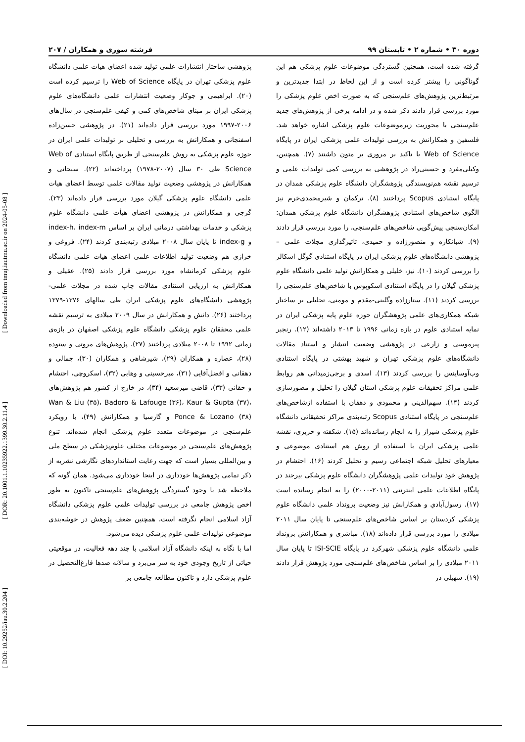[ Downloaded from tmuj.iautmu.ac.ir on 2024-05-08 ]
[ DOR: 20.1001.1.10235922.1399.30.2.11.4 ]
[ DOI: 10.29252/iau.30.2.204 ]
دوره ۳۰ • شماره ۲ • تابستان ۹۹ فرشته سوری و همکاران / ۲۰۷
گرفته شده است، همچنین گستردگی موضوعات علوم پزشکی هم این گوناگونی را بیشتر کرده است و از این لحاظ در ابتدا جدیدترین و مرتبط‌ترین پژوهش‌های علم‌سنجی که به صورت اخص علوم پزشکی را مورد بررسی قرار دادند ذکر شده و در ادامه برخی از پژوهش‌های جدید علم‌سنجی با محوریت زیرموضوعات علوم پزشکی اشاره خواهد شد. فلسفین و همکارانش به بررسی تولیدات علمی پزشکی ایران در پایگاه Web of Science با تاکید بر مروری بر متون داشتند (۷). همچنین، وکیلی‌مفرد و حسینی‌راد در پژوهشی به بررسی کمی تولیدات علمی و ترسیم نقشه هم‌نویسندگی پژوهشگران دانشگاه علوم پزشکی همدان در پایگاه استنادی Scopus پرداختند (۸). ترکمان و شیرمحمدی‌خرم نیز الگوی شاخص‌های استنادی پژوهشگران دانشگاه علوم پزشکی همدان: امکان‌سنجی پیش‌گویی شاخص‌های علم‌سنجی، را مورد بررسی قرار دادند (۹). شبانکاره و منصورزاده و حمیدی، تاثیرگذاری مجلات علمی – پژوهشی دانشگاه‌های علوم پزشکی ایران در پایگاه استنادی گوگل اسکالر را بررسی کردند (۱۰). نیز، خلیلی و همکارانش تولید علمی دانشگاه علوم پزشکی گیلان را در پایگاه استنادی اسکوپوس با شاخص‌های علم‌سنجی را بررسی کردند (۱۱). ستارزاده وگلینی-مقدم و مومنی، تحلیلی بر ساختار شبکه همکاری‌های علمی پژوهشگران حوزه علوم پایه پزشکی ایران در نمایه استنادی علوم در بازه زمانی ۱۹۹۶ تا ۲۰۱۳ داشته‌اند (۱۲). رنجبر پیرموسی و زارعی در پژوهشی وضعیت انتشار و استناد مقالات دانشگاه‌های علوم پزشکی تهران و شهید بهشتی در پایگاه استنادی وب‌آوساینس را بررسی کردند (۱۳). اسدی و برجی‌زمیدانی هم روابط علمی مراکز تحقیقات علوم پزشکی استان گیلان را تحلیل و مصورسازی کردند (۱۴). سهم‌الدینی و محمودی و دهقان با استفاده ازشاخص‌های علم‌سنجی در پایگاه استنادی Scopus رتبه‌بندی مراکز تحقیقاتی دانشگاه علوم پزشکی شیراز را به انجام رسانده‌اند (۱۵). شکفته و حریری، نقشه علمی پزشکی ایران با استفاده از روش هم استنادی موضوعی و معیارهای تحلیل شبکه اجتماعی رسیم و تحلیل کردند (۱۶). احتشام در پژوهش خود تولیدات علمی پژوهشگران دانشگاه علوم پزشکی بیرجند در پایگاه اطلاعات علمی اینترنتی (۲۰۱۱-۲۰۰۰) را به انجام رسانده است (۱۷). رسول‌آبادي و همكارانش نیز وضعیت برونداد علمی دانشگاه علوم پزشکی کردستان بر اساس شاخص‌های علم‌سنجی تا پایان سال ۲۰۱۱ میلادی را مورد بررسی قرار داده‌اند (۱۸). مباشری و همکارانش برونداد علمی دانشگاه علوم پزشکی شهرکرد در پایگاه ISI-SCIE تا پایان سال ۲۰۱۱ میلادی را بر اساس شاخص‌های علم‌سنجی مورد پژوهش قرار دادند (۱۹). سهیلی در
پژوهشی ساختار انتشارات علمی تولید شده اعضای هیات علمی دانشگاه علوم پزشکی تهران در پایگاه Web of Science را ترسیم کرده است (۲۰). ابراهیمی و جوکار وضعیت انتشارات علمی دانشگاه‌های علوم پزشکی ایران بر مبنای شاخص‌های کمی و کیفی علم‌سنجی در سال‌های ۲۰۰۶-۱۹۹۷ مورد بررسی قرار داده‌اند (۲۱). در پژوهشی حسن‌زاده اسفنجانی و همکارانش به بررسی و تحلیلی بر تولیدات علمی ایران در حوزه علوم پزشکی به روش علم‌سنجی از طریق پایگاه استنادی Web of Science طی ۳۰ سال (۲۰۰۷-۱۹۷۸) پرداخته‌اند (۲۲). سبحانی و همکارانش در پژوهشی وضعیت تولید مقالات علمی توسط اعضای هیات علمی دانشگاه علوم پزشکی گیلان مورد بررسی قرار داده‌اند (۲۳). گرجی و همکارانش در پژوهشی اعضای هیأت علمی دانشگاه علوم پزشکی و خدمات بهداشتی درمانی ایران بر اساس index-h، index-m و index-g تا پایان سال ۲۰۰۸ میلادی رتبه‌بندی کردند (۲۴). فروغی و خرازی هم وضعیت تولید اطلاعات علمی اعضای هیات علمی دانشگاه علوم پزشکی کرمانشاه مورد بررسی قرار دادند (۲۵). عقیلی و همکارانش به ارزیابی استنادی مقالات چاپ شده در مجلات علمی- پژوهشی دانشگاه‌های علوم پزشکی ایران طی سالهای ۱۳۷۶-۱۳۷۹ پرداختند (۲۶). دانش و همکارانش در سال ۲۰۰۹ میلادی به ترسیم نقشه علمی محققان علوم پزشکی دانشگاه علوم پزشکی اصفهان در بازه‌ی زمانی ۱۹۹۲ تا ۲۰۰۸ میلادی پرداختند (۲۷). پژوهش‌های مروتی و ستوده (۲۸)، عصاره و همکاران (۲۹)، شیرشاهی و همکاران (۳۰)، جمالی و دهقانی و افضل‌آقایی (۳۱)، میرحسینی و وهابی (۳۲)، اسکروچی، احتشام و حقانی (۳۳)، قاضی میرسعید (۳۴)، در خارج از کشور هم پژوهش‌های Wan & Liu (۳۵)، Badoro & Lafouge (۳۶)، Kaur & Gupta (۳۷)، Ponce & Lozano (۳۸) و گارسیا و همکارانش (۴۹)، با رویکرد علم‌سنجی در موضوعات متعدد علوم پزشکی انجام شده‌اند. تنوع پژوهش‌های علم‌سنجی در موضوعات مختلف علوم‌پزشکی در سطح ملی و بین‌المللی بسیار است که جهت رعایت استانداردهای نگارشی نشریه از ذکر تمامی پژوهش‌ها خودداری در اینجا خودداری می‌شود. همان گونه که ملاحظه شد با وجود گستردگی پژوهش‌های علم‌سنجی تاکنون به طور اخص پژوهش جامعی در بررسی تولیدات علمی علوم پزشکی دانشگاه آزاد اسلامی انجام نگرفته است، همچنین ضعف پژوهش در خوشه‌بندی موضوعی تولیدات علمی علوم پزشکی دیده می‌شود.
اما با نگاه به اینکه دانشگاه آزاد اسلامی با چند دهه فعالیت، در موقعیتی حیاتی از تاریخ وجودی خود به سر می‌برد و سالانه صدها فارغ‌التحصیل در علوم پزشکی دارد و تاکنون مطالعه جامعی بر